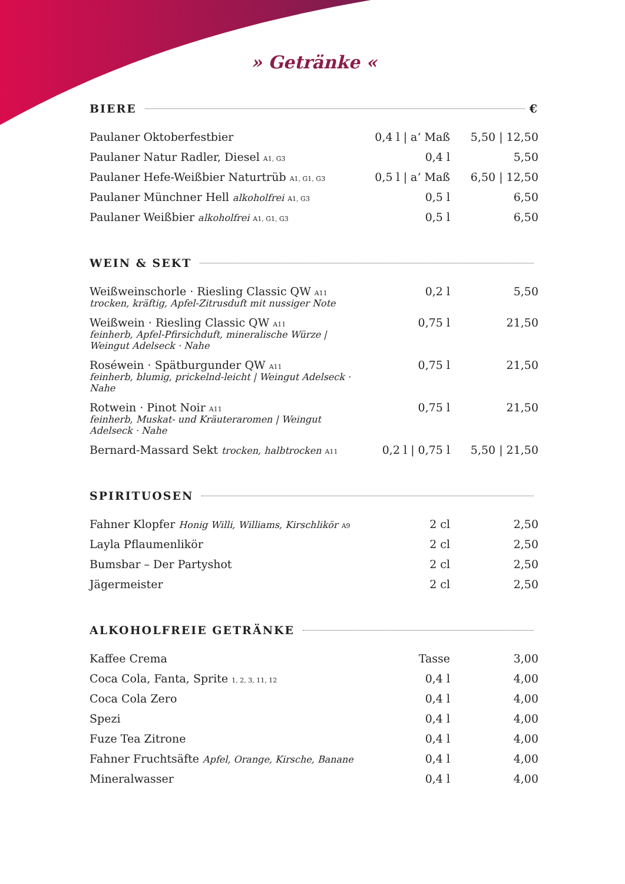» Getränke «
BIERE €
| Paulaner Oktoberfestbier | 0,4 l / a‘ Maß | 5,50 / 12,50 |
| Paulaner Natur Radler, Diesel A1, G3 | 0,4 l | 5,50 |
| Paulaner Hefe-Weißbier Naturtrüb A1, G1, G3 | 0,5 l / a‘ Maß | 6,50 / 12,50 |
| Paulaner Münchner Hell alkoholfrei A1, G3 | 0,5 l | 6,50 |
| Paulaner Weißbier alkoholfrei A1, G1, G3 | 0,5 l | 6,50 |
WEIN & SEKT
| Weißweinschorle · Riesling Classic QW A11 trocken, kräftig, Apfel-Zitrusduft mit nussiger Note | 0,2 l | 5,50 |
| Weißwein · Riesling Classic QW A11 feinherb, Apfel-Pfirsichduft, mineralische Würze / Weingut Adelseck · Nahe | 0,75 l | 21,50 |
| Roséwein · Spätburgunder QW A11 feinherb, blumig, prickelnd-leicht / Weingut Adelseck · Nahe | 0,75 l | 21,50 |
| Rotwein · Pinot Noir A11 feinherb, Muskat- und Kräuteraromen / Weingut Adelseck · Nahe | 0,75 l | 21,50 |
| Bernard-Massard Sekt trocken, halbtrocken A11 | 0,2 l / 0,75 l | 5,50 / 21,50 |
SPIRITUOSEN
| Fahner Klopfer Honig Willi, Williams, Kirschlikör A9 | 2 cl | 2,50 |
| Layla Pflaumenlikör | 2 cl | 2,50 |
| Bumsbar – Der Partyshot | 2 cl | 2,50 |
| Jägermeister | 2 cl | 2,50 |
ALKOHOLFREIE GETRÄNKE
| Kaffee Crema | Tasse | 3,00 |
| Coca Cola, Fanta, Sprite 1, 2, 3, 11, 12 | 0,4 l | 4,00 |
| Coca Cola Zero | 0,4 l | 4,00 |
| Spezi | 0,4 l | 4,00 |
| Fuze Tea Zitrone | 0,4 l | 4,00 |
| Fahner Fruchtsäfte Apfel, Orange, Kirsche, Banane | 0,4 l | 4,00 |
| Mineralwasser | 0,4 l | 4,00 |